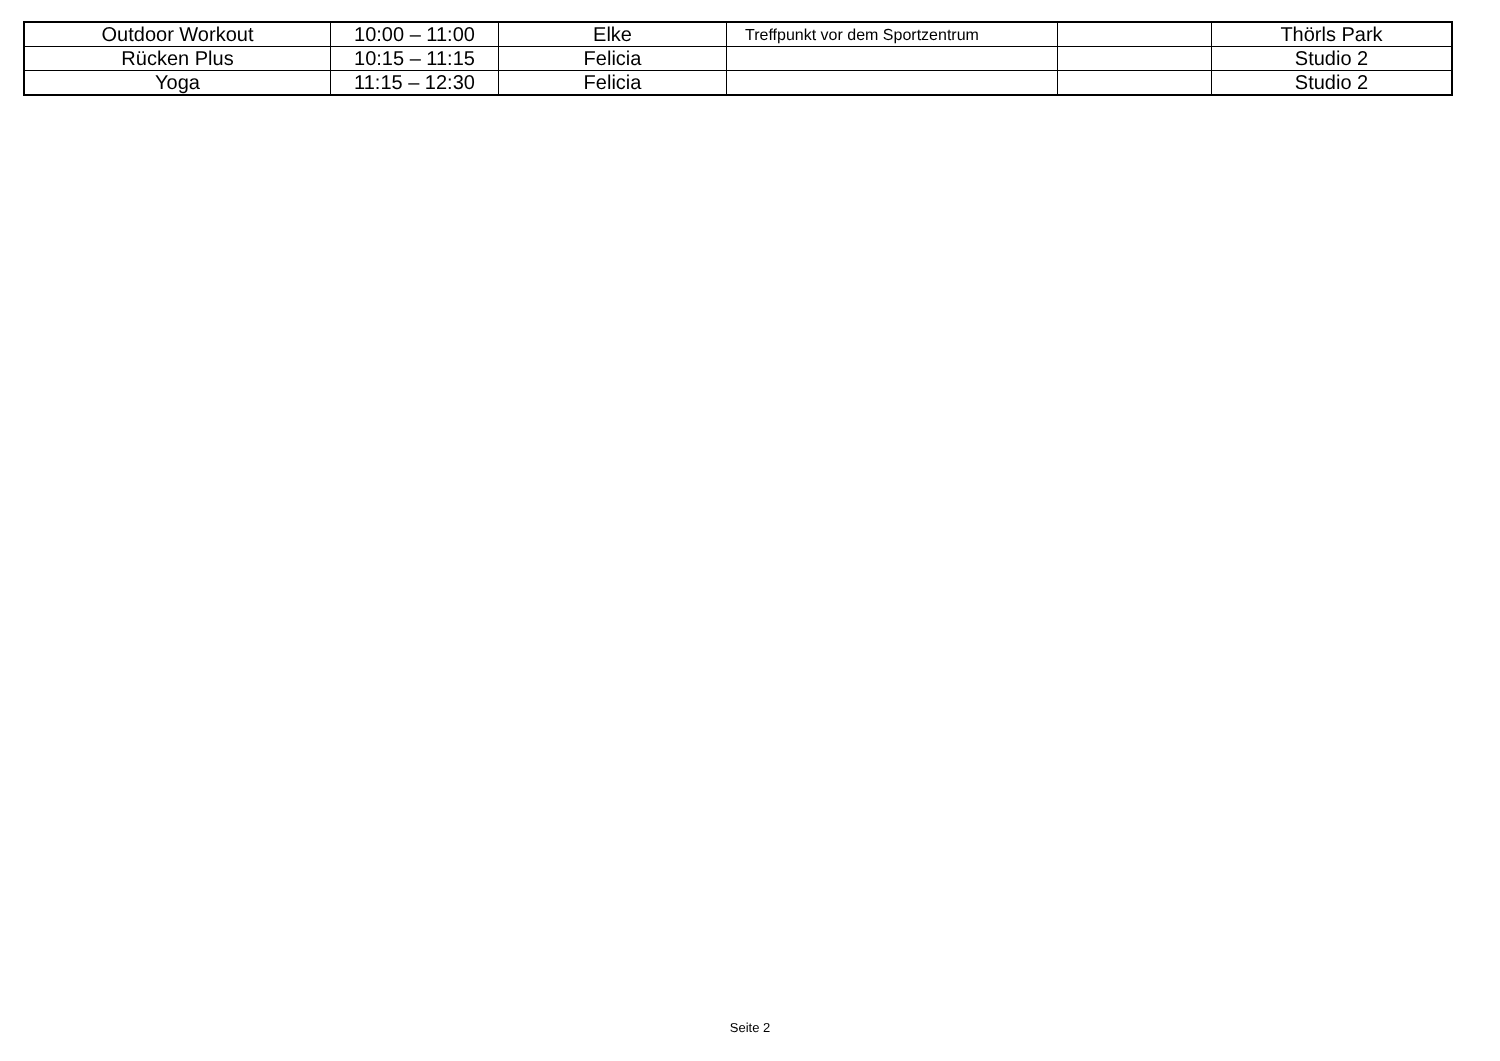| Outdoor Workout | 10:00 – 11:00 | Elke | Treffpunkt vor dem Sportzentrum | | Thörls Park |
| Rücken Plus | 10:15 – 11:15 | Felicia | | | Studio 2 |
| Yoga | 11:15 – 12:30 | Felicia | | | Studio 2 |
Seite 2